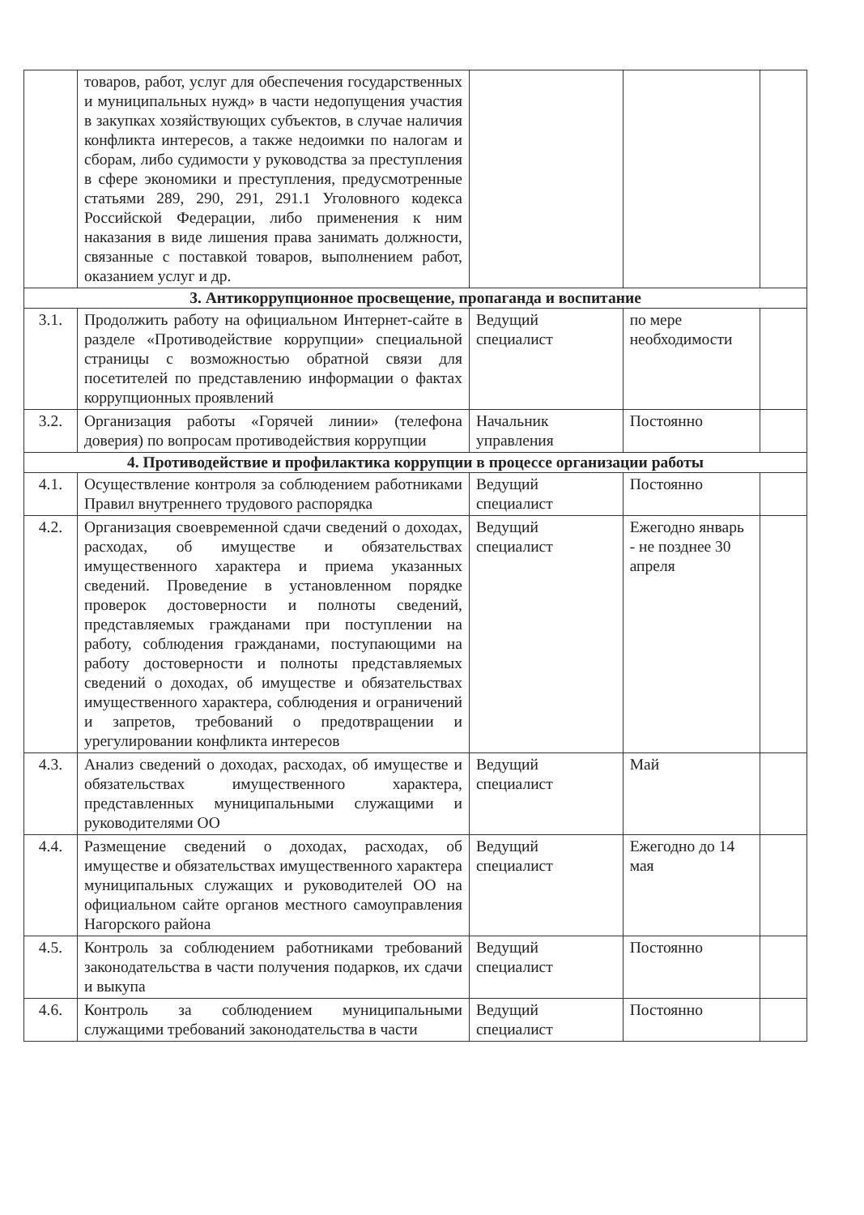| | товаров, работ, услуг для обеспечения государственных и муниципальных нужд» в части недопущения участия в закупках хозяйствующих субъектов, в случае наличия конфликта интересов, а также недоимки по налогам и сборам, либо судимости у руководства за преступления в сфере экономики и преступления, предусмотренные статьями 289, 290, 291, 291.1 Уголовного кодекса Российской Федерации, либо применения к ним наказания в виде лишения права занимать должности, связанные с поставкой товаров, выполнением работ, оказанием услуг и др. | | | |
| 3. Антикоррупционное просвещение, пропаганда и воспитание | | | | |
| 3.1. | Продолжить работу на официальном Интернет-сайте в разделе «Противодействие коррупции» специальной страницы с возможностью обратной связи для посетителей по представлению информации о фактах коррупционных проявлений | Ведущий специалист | по мере необходимости | |
| 3.2. | Организация работы «Горячей линии» (телефона доверия) по вопросам противодействия коррупции | Начальник управления | Постоянно | |
| 4. Противодействие и профилактика коррупции в процессе организации работы | | | | |
| 4.1. | Осуществление контроля за соблюдением работниками Правил внутреннего трудового распорядка | Ведущий специалист | Постоянно | |
| 4.2. | Организация своевременной сдачи сведений о доходах, расходах, об имуществе и обязательствах имущественного характера и приема указанных сведений. Проведение в установленном порядке проверок достоверности и полноты сведений, представляемых гражданами при поступлении на работу, соблюдения гражданами, поступающими на работу достоверности и полноты представляемых сведений о доходах, об имуществе и обязательствах имущественного характера, соблюдения и ограничений и запретов, требований о предотвращении и урегулировании конфликта интересов | Ведущий специалист | Ежегодно январь - не позднее 30 апреля | |
| 4.3. | Анализ сведений о доходах, расходах, об имуществе и обязательствах имущественного характера, представленных муниципальными служащими и руководителями ОО | Ведущий специалист | Май | |
| 4.4. | Размещение сведений о доходах, расходах, об имуществе и обязательствах имущественного характера муниципальных служащих и руководителей ОО на официальном сайте органов местного самоуправления Нагорского района | Ведущий специалист | Ежегодно до 14 мая | |
| 4.5. | Контроль за соблюдением работниками требований законодательства в части получения подарков, их сдачи и выкупа | Ведущий специалист | Постоянно | |
| 4.6. | Контроль за соблюдением муниципальными служащими требований законодательства в части | Ведущий специалист | Постоянно | |